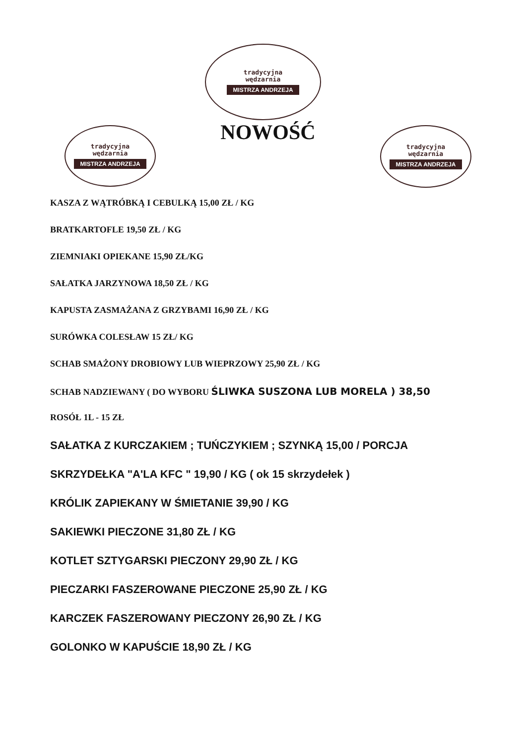tradycyjna
wędzarnia
MISTRZA ANDRZEJA
tradycyjna
wędzarnia
MISTRZA ANDRZEJA
NOWOŚĆ
tradycyjna
wędzarnia
MISTRZA ANDRZEJA
KASZA Z WĄTRÓBKĄ I CEBULKĄ 15,00 ZŁ / KG
BRATKARTOFLE 19,50 ZŁ / KG
ZIEMNIAKI OPIEKANE 15,90 ZŁ/KG
SAŁATKA JARZYNOWA 18,50 ZŁ / KG
KAPUSTA ZASMAŻANA Z GRZYBAMI 16,90 ZŁ / KG
SURÓWKA COLESŁAW 15 ZŁ/ KG
SCHAB SMAŻONY DROBIOWY LUB WIEPRZOWY 25,90 ZŁ / KG
SCHAB NADZIEWANY ( DO WYBORU ŚLIWKA SUSZONA LUB MORELA ) 38,50
ROSÓŁ 1L - 15 ZŁ
SAŁATKA Z KURCZAKIEM ; TUŃCZYKIEM ; SZYNKĄ 15,00 / PORCJA
SKRZYDEŁKA "A'LA KFC " 19,90 / KG ( ok 15 skrzydełek )
KRÓLIK ZAPIEKANY W ŚMIETANIE 39,90 / KG
SAKIEWKI PIECZONE 31,80 ZŁ / KG
KOTLET SZTYGARSKI PIECZONY 29,90 ZŁ / KG
PIECZARKI FASZEROWANE PIECZONE 25,90 ZŁ / KG
KARCZEK FASZEROWANY PIECZONY 26,90 ZŁ / KG
GOLONKO W KAPUŚCIE 18,90 ZŁ / KG